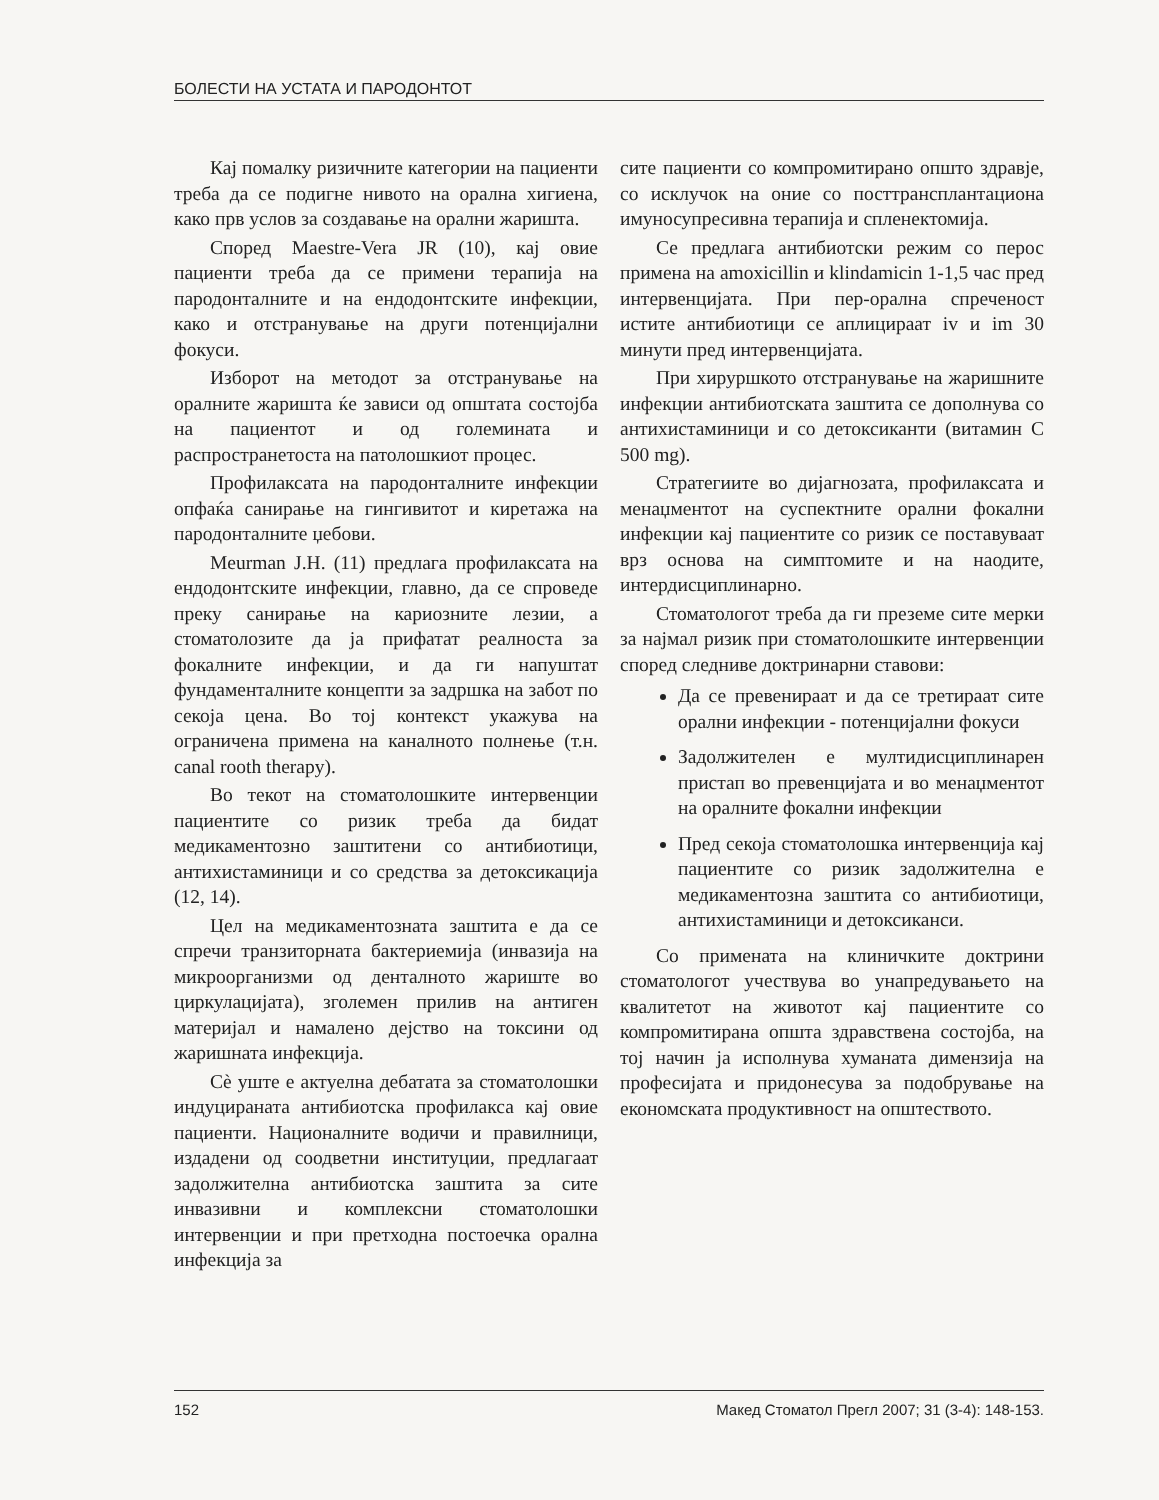БОЛЕСТИ НА УСТАТА И ПАРОДОНТОТ
Кај помалку ризичните категории на пациенти треба да се подигне нивото на орална хигиена, како прв услов за создавање на орални жаришта.
Според Maestre-Vera JR (10), кај овие пациенти треба да се примени терапија на пародонталните и на ендодонтските инфекции, како и отстранување на други потенцијални фокуси.
Изборот на методот за отстранување на оралните жаришта ќе зависи од општата состојба на пациентот и од големината и распространетоста на патолошкиот процес.
Профилаксата на пародонталните инфекции опфаќа санирање на гингивитот и киретажа на пародонталните џебови.
Meurman J.H. (11) предлага профилаксата на ендодонтските инфекции, главно, да се спроведе преку санирање на кариозните лезии, а стоматолозите да ја прифатат реалноста за фокалните инфекции, и да ги напуштат фундаменталните концепти за задршка на забот по секоја цена. Во тој контекст укажува на ограничена примена на каналното полнење (т.н. canal rooth therapy).
Во текот на стоматолошките интервенции пациентите со ризик треба да бидат медикаментозно заштитени со антибиотици, антихистаминици и со средства за детоксикација (12, 14).
Цел на медикаментозната заштита е да се спречи транзиторната бактериемија (инвазија на микроорганизми од денталното жариште во циркулацијата), зголемен прилив на антиген материјал и намалено дејство на токсини од жаришната инфекција.
Сè уште е актуелна дебатата за стоматолошки индуцираната антибиотска профилакса кај овие пациенти. Националните водичи и правилници, издадени од соодветни институции, предлагаат задолжителна антибиотска заштита за сите инвазивни и комплексни стоматолошки интервенции и при претходна постоечка орална инфекција за
сите пациенти со компромитирано општо здравје, со исклучок на оние со посттрансплантациона имуносупресивна терапија и спленектомија.
Се предлага антибиотски режим со перос примена на amoxicillin и klindamicin 1-1,5 час пред интервенцијата. При пер-орална спреченост истите антибиотици се аплицираат iv и im 30 минути пред интервенцијата.
При хируршкото отстранување на жаришните инфекции антибиотската заштита се дополнува со антихистаминици и со детоксиканти (витамин С 500 mg).
Стратегиите во дијагнозата, профилаксата и менаџментот на суспектните орални фокални инфекции кај пациентите со ризик се поставуваат врз основа на симптомите и на наодите, интердисциплинарно.
Стоматологот треба да ги преземе сите мерки за најмал ризик при стоматолошките интервенции според следниве доктринарни ставови:
Да се превенираат и да се третираат сите орални инфекции - потенцијални фокуси
Задолжителен е мултидисциплинарен пристап во превенцијата и во менаџментот на оралните фокални инфекции
Пред секоја стоматолошка интервенција кај пациентите со ризик задолжителна е медикаментозна заштита со антибиотици, антихистаминици и детоксиканси.
Со примената на клиничките доктрини стоматологот учествува во унапредувањето на квалитетот на животот кај пациентите со компромитирана општа здравствена состојба, на тој начин ја исполнува хуманата димензија на професијата и придонесува за подобрување на економската продуктивност на општеството.
152 Макед Стоматол Прегл 2007; 31 (3-4): 148-153.